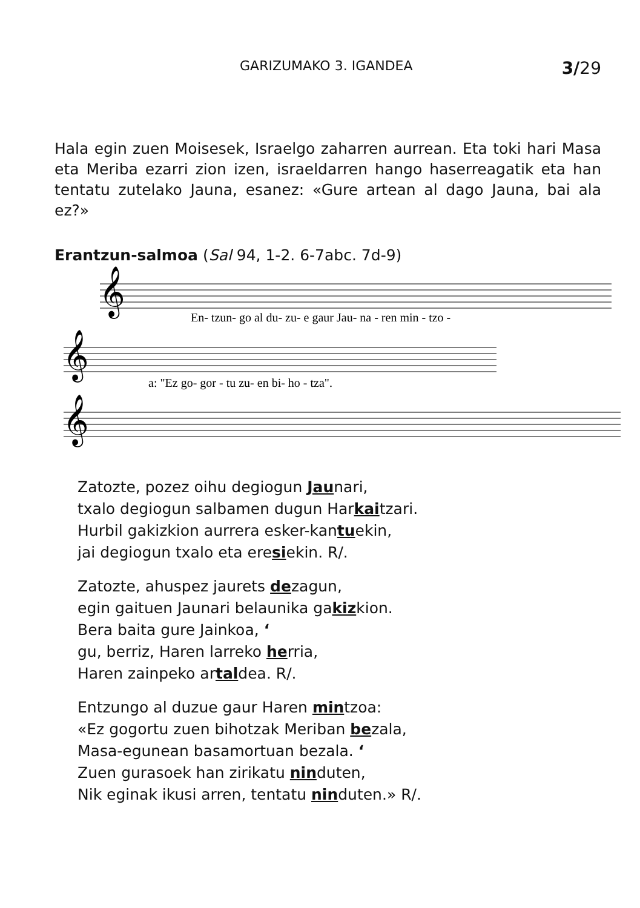GARIZUMAKO 3. IGANDEA 3/29
Hala egin zuen Moisesek, Israelgo zaharren aurrean. Eta toki hari Masa eta Meriba ezarri zion izen, israeldarren hango haserreagatik eta han tentatu zutelako Jauna, esanez: «Gure artean al dago Jauna, bai ala ez?»
Erantzun-salmoa (Sal 94, 1-2. 6-7abc. 7d-9)
𝄞
𝄞
𝄞
En- tzun- go al du- zu- e gaur Jau- na - ren min - tzo -
a: "Ez go- gor - tu zu- en bi- ho - tza".
Zatozte, pozez oihu degiogun Jaunari,
txalo degiogun salbamen dugun Harkaitzari.
Hurbil gakizkion aurrera esker-kantuekin,
jai degiogun txalo eta eresiekin. R/.
Zatozte, ahuspez jaurets dezagun,
egin gaituen Jaunari belaunika gakizkion.
Bera baita gure Jainkoa, ‘
gu, berriz, Haren larreko herria,
Haren zainpeko artaldea. R/.
Entzungo al duzue gaur Haren mintzoa:
«Ez gogortu zuen bihotzak Meriban bezala,
Masa-egunean basamortuan bezala. ‘
Zuen gurasoek han zirikatu ninduten,
Nik eginak ikusi arren, tentatu ninduten.» R/.